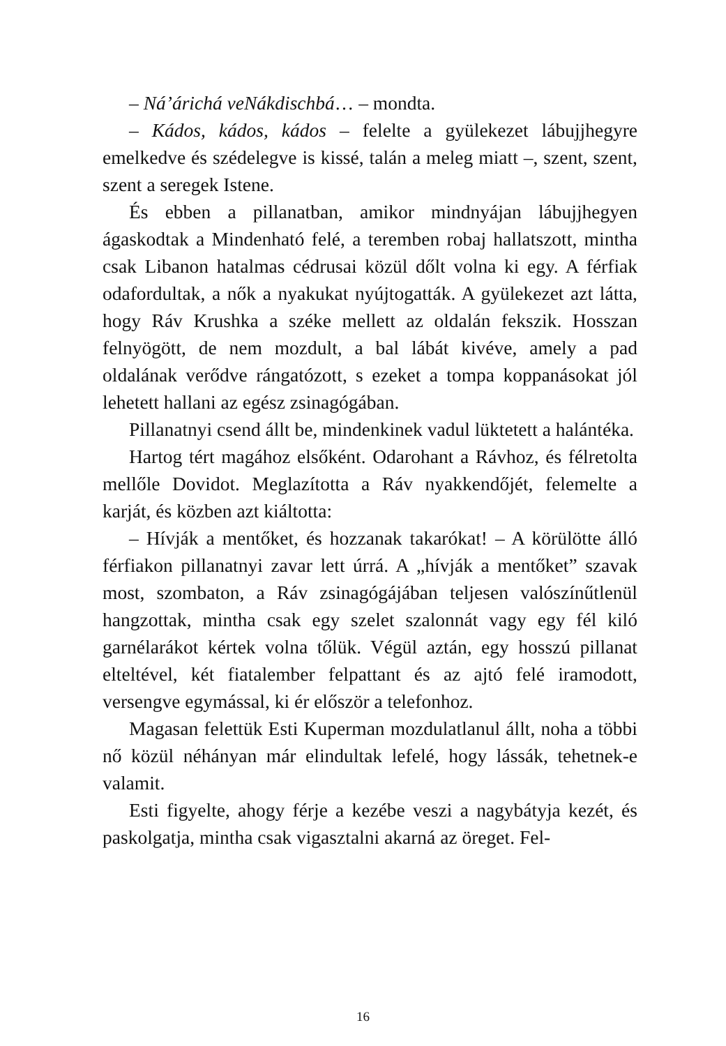– Ná’árichá veNákdischbá… – mondta.
– Kádos, kádos, kádos – felelte a gyülekezet lábujjhegyre emelkedve és szédelegve is kissé, talán a meleg miatt –, szent, szent, szent a seregek Istene.
És ebben a pillanatban, amikor mindnyájan lábujjhegyen ágaskodtak a Mindenható felé, a teremben robaj hallatszott, mintha csak Libanon hatalmas cédrusai közül dőlt volna ki egy. A férfiak odafordultak, a nők a nyakukat nyújtogatták. A gyülekezet azt látta, hogy Ráv Krushka a széke mellett az oldalán fekszik. Hosszan felnyögött, de nem mozdult, a bal lábát kivéve, amely a pad oldalának verődve rángatózott, s ezeket a tompa koppanásokat jól lehetett hallani az egész zsinagógában.
Pillanatnyi csend állt be, mindenkinek vadul lüktetett a halántéka.
Hartog tért magához elsőként. Odarohant a Rávhoz, és félretolta mellőle Dovidot. Meglazította a Ráv nyakkendőjét, felemelte a karját, és közben azt kiáltotta:
– Hívják a mentőket, és hozzanak takarókat! – A körülötte álló férfiakon pillanatnyi zavar lett úrrá. A „hívják a mentőket” szavak most, szombaton, a Ráv zsinagógájában teljesen valószínűtlenül hangzottak, mintha csak egy szelet szalonnát vagy egy fél kiló garnélarákot kértek volna tőlük. Végül aztán, egy hosszú pillanat elteltével, két fiatalember felpattant és az ajtó felé iramodott, versengve egymással, ki ér először a telefonhoz.
Magasan felettük Esti Kuperman mozdulatlanul állt, noha a többi nő közül néhányan már elindultak lefelé, hogy lássák, tehetnek-e valamit.
Esti figyelte, ahogy férje a kezébe veszi a nagybátyja kezét, és paskolgatja, mintha csak vigasztalni akarná az öreget. Fel-
16